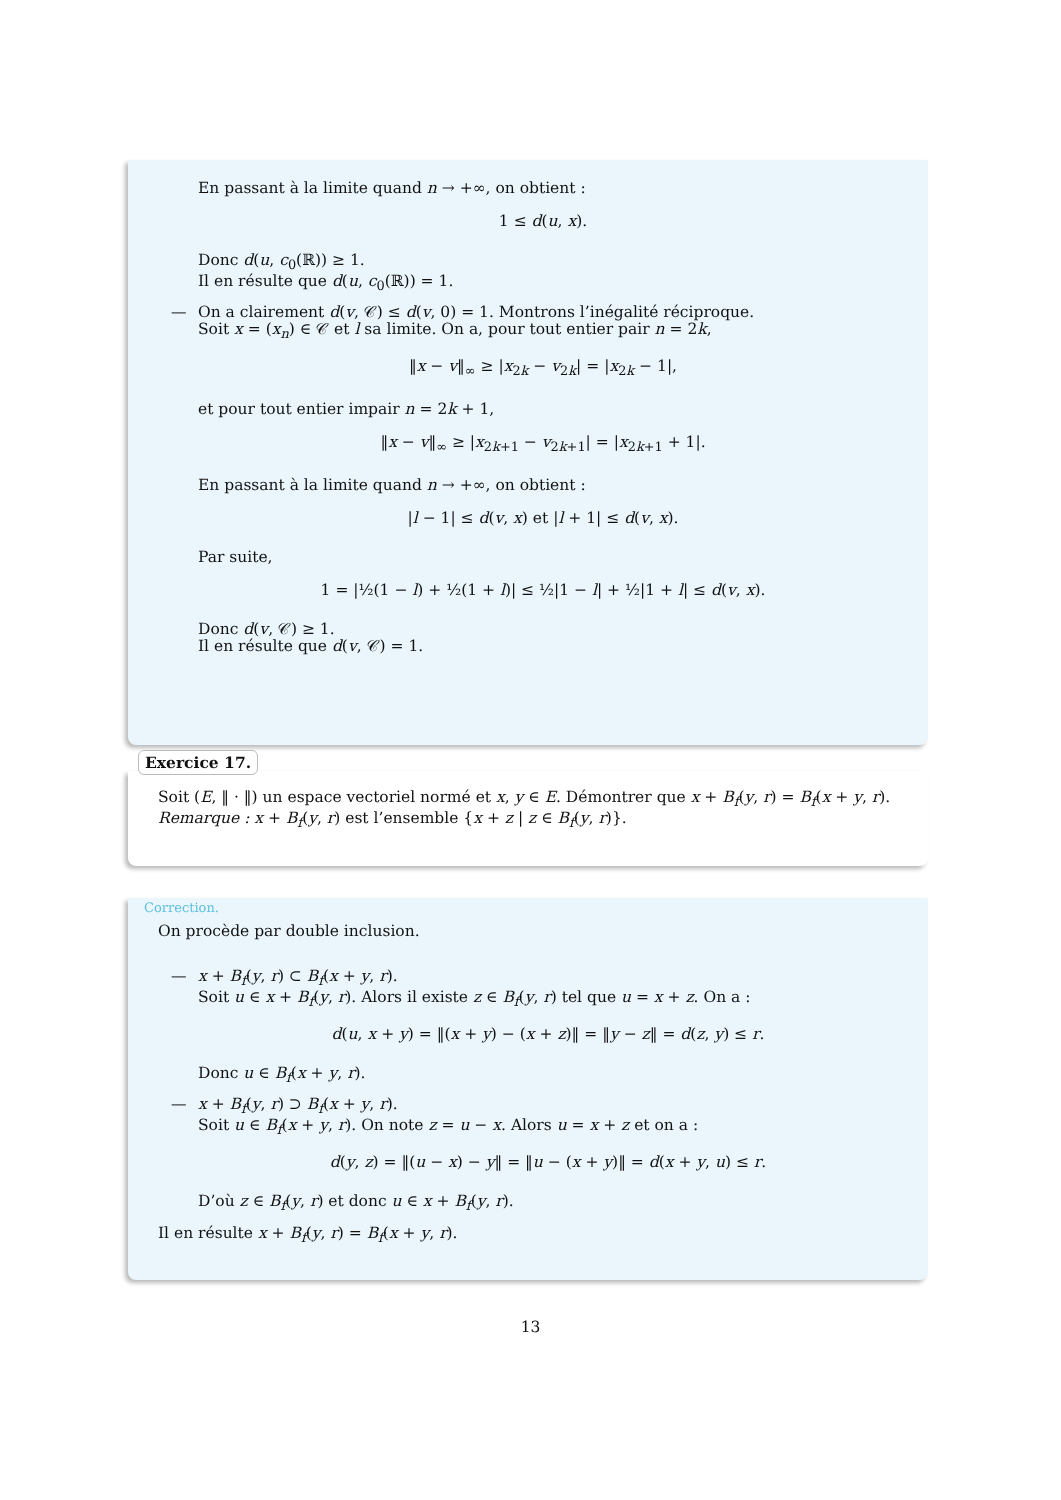En passant à la limite quand n → +∞, on obtient :
1 ≤ d(u, x).
Donc d(u, c<sub>0</sub>(ℝ)) ≥ 1.
Il en résulte que d(u, c<sub>0</sub>(ℝ)) = 1.
— On a clairement d(v, 𝒞) ≤ d(v, 0) = 1. Montrons l’inégalité réciproque.
Soit x = (x<sub>n</sub>) ∈ 𝒞 et l sa limite. On a, pour tout entier pair n = 2k,
‖x − v‖<sub>∞</sub> ≥ |x<sub>2k</sub> − v<sub>2k</sub>| = |x<sub>2k</sub> − 1|,
et pour tout entier impair n = 2k + 1,
‖x − v‖<sub>∞</sub> ≥ |x<sub>2k+1</sub> − v<sub>2k+1</sub>| = |x<sub>2k+1</sub> + 1|.
En passant à la limite quand n → +∞, on obtient :
|l − 1| ≤ d(v, x) et |l + 1| ≤ d(v, x).
Par suite,
1 = |½(1 − l) + ½(1 + l)| ≤ ½|1 − l| + ½|1 + l| ≤ d(v, x).
Donc d(v, 𝒞) ≥ 1.
Il en résulte que d(v, 𝒞) = 1.
Exercice 17.
Soit (E, ‖ · ‖) un espace vectoriel normé et x, y ∈ E. Démontrer que x + B<sub>f</sub>(y, r) = B<sub>f</sub>(x + y, r).
Remarque : x + B<sub>f</sub>(y, r) est l’ensemble {x + z | z ∈ B<sub>f</sub>(y, r)}.
Correction.
On procède par double inclusion.
— x + B<sub>f</sub>(y, r) ⊂ B<sub>f</sub>(x + y, r).
Soit u ∈ x + B<sub>f</sub>(y, r). Alors il existe z ∈ B<sub>f</sub>(y, r) tel que u = x + z. On a :
d(u, x + y) = ‖(x + y) − (x + z)‖ = ‖y − z‖ = d(z, y) ≤ r.
Donc u ∈ B<sub>f</sub>(x + y, r).
— x + B<sub>f</sub>(y, r) ⊃ B<sub>f</sub>(x + y, r).
Soit u ∈ B<sub>f</sub>(x + y, r). On note z = u − x. Alors u = x + z et on a :
d(y, z) = ‖(u − x) − y‖ = ‖u − (x + y)‖ = d(x + y, u) ≤ r.
D’où z ∈ B<sub>f</sub>(y, r) et donc u ∈ x + B<sub>f</sub>(y, r).
Il en résulte x + B<sub>f</sub>(y, r) = B<sub>f</sub>(x + y, r).
13